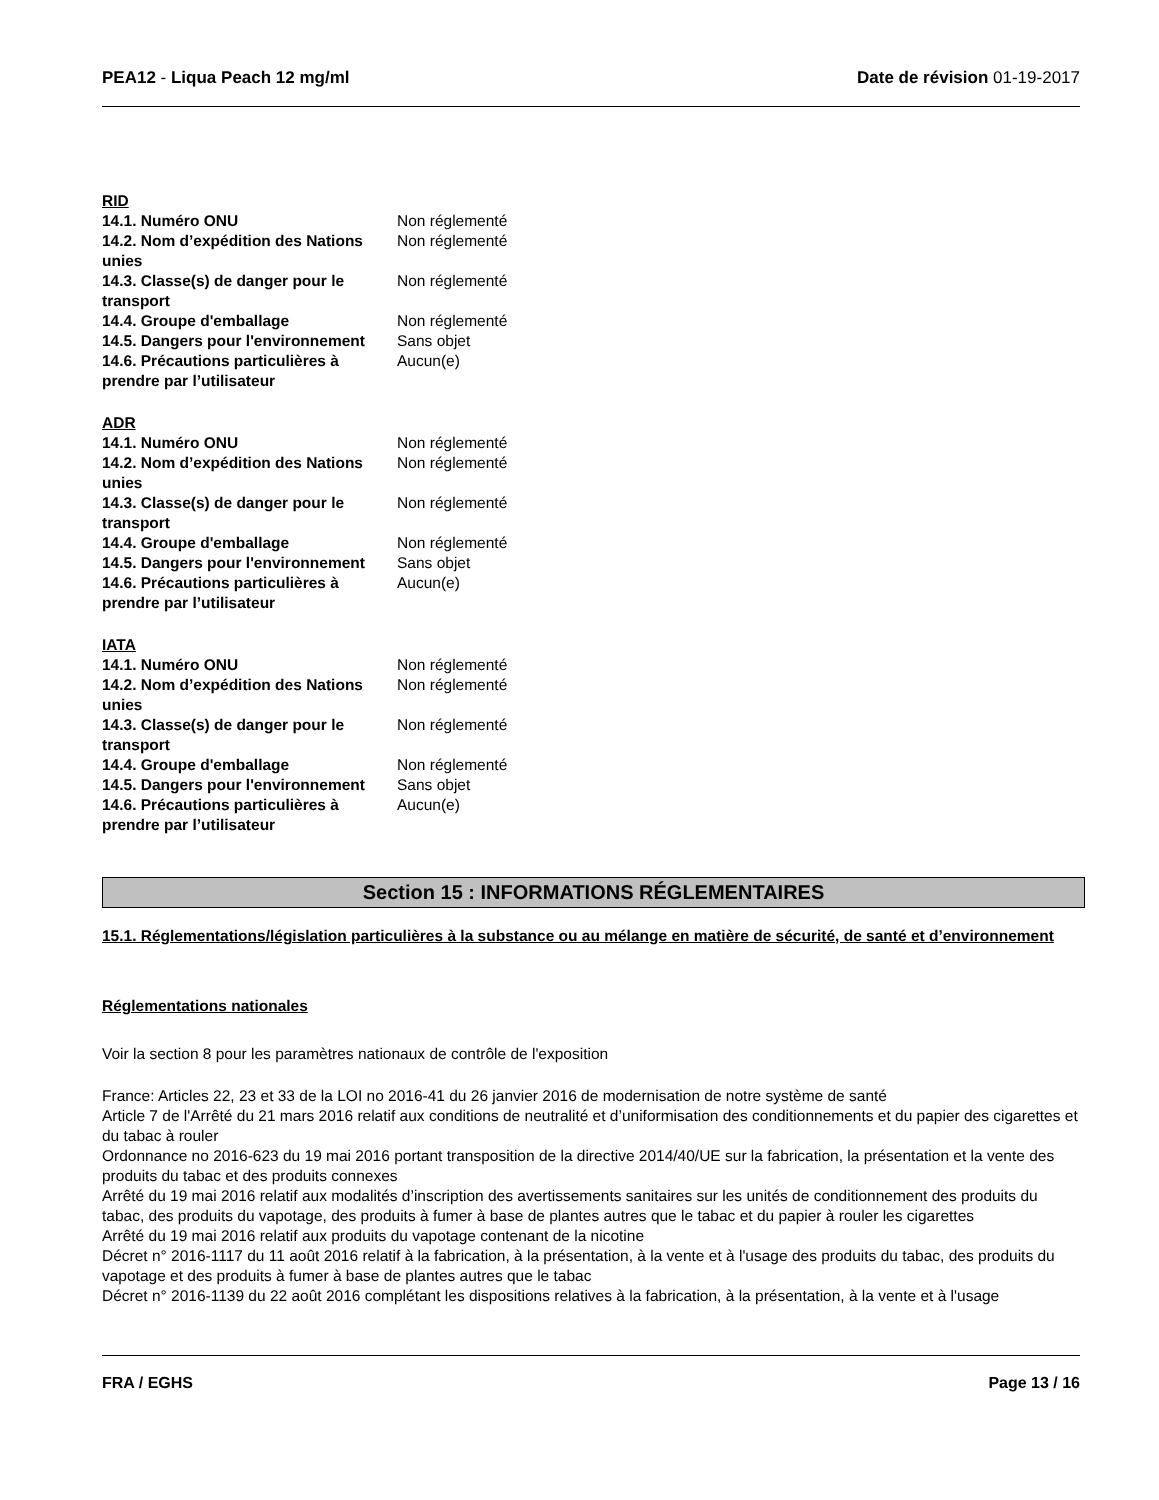PEA12 - Liqua Peach 12 mg/ml Date de révision 01-19-2017
RID
| 14.1. Numéro ONU | Non réglementé |
| 14.2. Nom d’expédition des Nations unies | Non réglementé |
| 14.3. Classe(s) de danger pour le transport | Non réglementé |
| 14.4. Groupe d'emballage | Non réglementé |
| 14.5. Dangers pour l'environnement | Sans objet |
| 14.6. Précautions particulières à prendre par l’utilisateur | Aucun(e) |
ADR
| 14.1. Numéro ONU | Non réglementé |
| 14.2. Nom d’expédition des Nations unies | Non réglementé |
| 14.3. Classe(s) de danger pour le transport | Non réglementé |
| 14.4. Groupe d'emballage | Non réglementé |
| 14.5. Dangers pour l'environnement | Sans objet |
| 14.6. Précautions particulières à prendre par l’utilisateur | Aucun(e) |
IATA
| 14.1. Numéro ONU | Non réglementé |
| 14.2. Nom d’expédition des Nations unies | Non réglementé |
| 14.3. Classe(s) de danger pour le transport | Non réglementé |
| 14.4. Groupe d'emballage | Non réglementé |
| 14.5. Dangers pour l'environnement | Sans objet |
| 14.6. Précautions particulières à prendre par l’utilisateur | Aucun(e) |
Section 15 : INFORMATIONS RÉGLEMENTAIRES
15.1. Réglementations/législation particulières à la substance ou au mélange en matière de sécurité, de santé et d’environnement
Réglementations nationales
Voir la section 8 pour les paramètres nationaux de contrôle de l'exposition
France: Articles 22, 23 et 33 de la LOI no 2016-41 du 26 janvier 2016 de modernisation de notre système de santé
Article 7 de l'Arrêté du 21 mars 2016 relatif aux conditions de neutralité et d’uniformisation des conditionnements et du papier des cigarettes et du tabac à rouler
Ordonnance no 2016-623 du 19 mai 2016 portant transposition de la directive 2014/40/UE sur la fabrication, la présentation et la vente des produits du tabac et des produits connexes
Arrêté du 19 mai 2016 relatif aux modalités d’inscription des avertissements sanitaires sur les unités de conditionnement des produits du tabac, des produits du vapotage, des produits à fumer à base de plantes autres que le tabac et du papier à rouler les cigarettes
Arrêté du 19 mai 2016 relatif aux produits du vapotage contenant de la nicotine
Décret n° 2016-1117 du 11 août 2016 relatif à la fabrication, à la présentation, à la vente et à l'usage des produits du tabac, des produits du vapotage et des produits à fumer à base de plantes autres que le tabac
Décret n° 2016-1139 du 22 août 2016 complétant les dispositions relatives à la fabrication, à la présentation, à la vente et à l'usage
FRA / EGHS Page 13 / 16